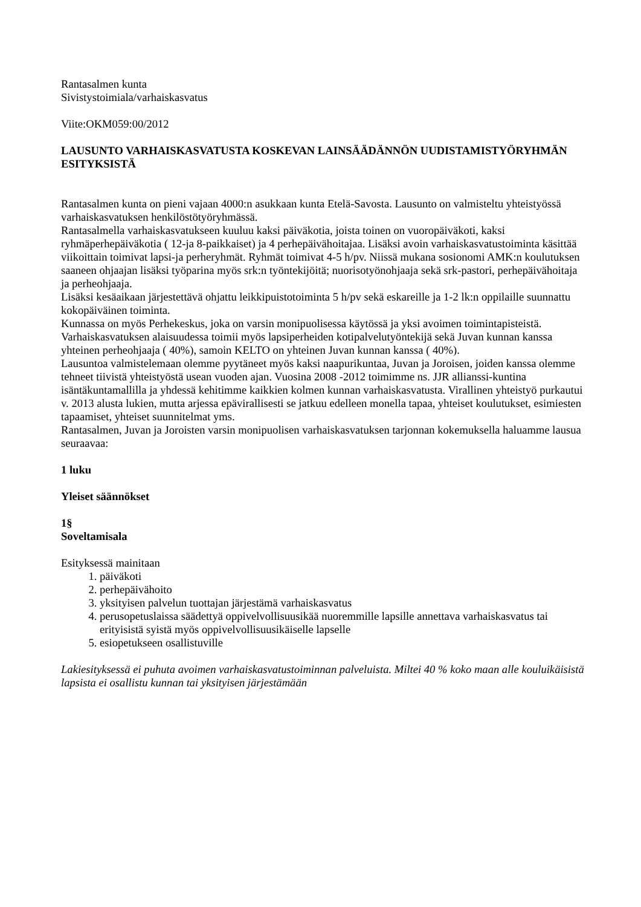Rantasalmen kunta
Sivistystoimiala/varhaiskasvatus
Viite:OKM059:00/2012
LAUSUNTO VARHAISKASVATUSTA KOSKEVAN LAINSÄÄDÄNNÖN UUDISTAMISTYÖRYHMÄN ESITYKSISTÄ
Rantasalmen kunta on pieni vajaan 4000:n asukkaan kunta Etelä-Savosta. Lausunto on valmisteltu yhteistyössä varhaiskasvatuksen henkilöstötyöryhmässä.
Rantasalmella varhaiskasvatukseen kuuluu kaksi päiväkotia, joista toinen on vuoropäiväkoti, kaksi ryhmäperhepäiväkotia ( 12-ja 8-paikkaiset) ja 4 perhepäivähoitajaa. Lisäksi avoin varhaiskasvatustoiminta käsittää viikoittain toimivat lapsi-ja perheryhmät. Ryhmät toimivat 4-5 h/pv. Niissä mukana sosionomi AMK:n koulutuksen saaneen ohjaajan lisäksi työparina myös srk:n työntekijöitä; nuorisotyönohjaaja sekä srk-pastori, perhepäivähoitaja ja perheohjaaja.
Lisäksi kesäaikaan järjestettävä ohjattu leikkipuistotoiminta 5 h/pv sekä eskareille ja 1-2 lk:n oppilaille suunnattu kokopäiväinen toiminta.
Kunnassa on myös Perhekeskus, joka on varsin monipuolisessa käytössä ja yksi avoimen toimintapisteistä.
Varhaiskasvatuksen alaisuudessa toimii myös lapsiperheiden kotipalvelutyöntekijä sekä Juvan kunnan kanssa yhteinen perheohjaaja ( 40%), samoin KELTO on yhteinen Juvan kunnan kanssa ( 40%).
Lausuntoa valmistelemaan olemme pyytäneet myös kaksi naapurikuntaa, Juvan ja Joroisen, joiden kanssa olemme tehneet tiivistä yhteistyöstä usean vuoden ajan. Vuosina 2008 -2012 toimimme ns. JJR allianssi-kuntina isäntäkuntamallilla ja yhdessä kehitimme kaikkien kolmen kunnan varhaiskasvatusta. Virallinen yhteistyö purkautui v. 2013 alusta lukien, mutta arjessa epävirallisesti se jatkuu edelleen monella tapaa, yhteiset koulutukset, esimiesten tapaamiset, yhteiset suunnitelmat yms.
Rantasalmen, Juvan ja Joroisten varsin monipuolisen varhaiskasvatuksen tarjonnan kokemuksella haluamme lausua seuraavaa:
1 luku
Yleiset säännökset
1§
Soveltamisala
Esityksessä mainitaan
1. päiväkoti
2. perhepäivähoito
3. yksityisen palvelun tuottajan järjestämä varhaiskasvatus
4. perusopetuslaissa säädettyä oppivelvollisuusikää nuoremmille lapsille annettava varhaiskasvatus tai erityisistä syistä myös oppivelvollisuusikäiselle lapselle
5. esiopetukseen osallistuville
Lakiesityksessä ei puhuta avoimen varhaiskasvatustoiminnan palveluista. Miltei 40 % koko maan alle kouluikäisistä lapsista ei osallistu kunnan tai yksityisen järjestämään